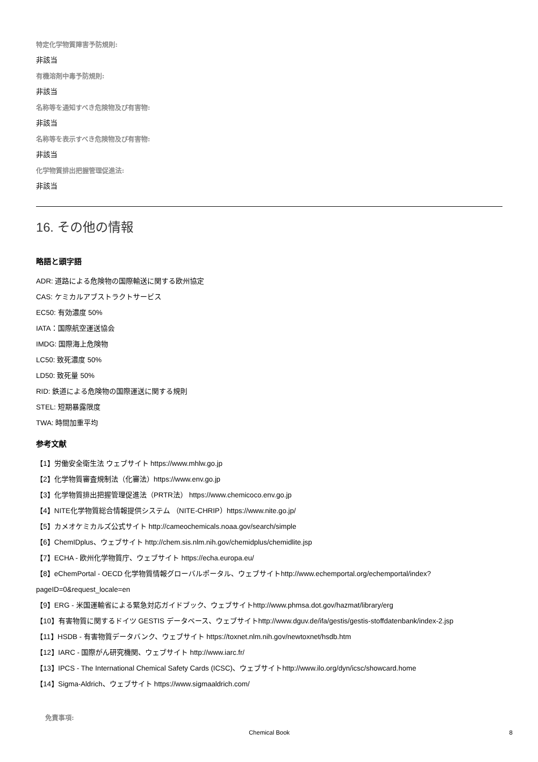特定化学物質障害予防規則:
非該当
有機溶剤中毒予防規則:
非該当
名称等を通知すべき危険物及び有害物:
非該当
名称等を表示すべき危険物及び有害物:
非該当
化学物質排出把握管理促進法:
非該当
16. その他の情報
略語と頭字語
ADR: 道路による危険物の国際輸送に関する欧州協定
CAS: ケミカルアブストラクトサービス
EC50: 有効濃度 50%
IATA：国際航空運送協会
IMDG: 国際海上危険物
LC50: 致死濃度 50%
LD50: 致死量 50%
RID: 鉄道による危険物の国際運送に関する規則
STEL: 短期暴露限度
TWA: 時間加重平均
参考文献
【1】労働安全衛生法 ウェブサイト https://www.mhlw.go.jp
【2】化学物質審査規制法（化審法）https://www.env.go.jp
【3】化学物質排出把握管理促進法（PRTR法） https://www.chemicoco.env.go.jp
【4】NITE化学物質総合情報提供システム （NITE-CHRIP）https://www.nite.go.jp/
【5】カメオケミカルズ公式サイト http://cameochemicals.noaa.gov/search/simple
【6】ChemIDplus、ウェブサイト http://chem.sis.nlm.nih.gov/chemidplus/chemidlite.jsp
【7】ECHA - 欧州化学物質庁、ウェブサイト https://echa.europa.eu/
【8】eChemPortal - OECD 化学物質情報グローバルポータル、ウェブサイトhttp://www.echemportal.org/echemportal/index?
pageID=0&request_locale=en
【9】ERG - 米国運輸省による緊急対応ガイドブック、ウェブサイトhttp://www.phmsa.dot.gov/hazmat/library/erg
【10】有害物質に関するドイツ GESTIS データベース、ウェブサイトhttp://www.dguv.de/ifa/gestis/gestis-stoffdatenbank/index-2.jsp
【11】HSDB - 有害物質データバンク、ウェブサイト https://toxnet.nlm.nih.gov/newtoxnet/hsdb.htm
【12】IARC - 国際がん研究機関、ウェブサイト http://www.iarc.fr/
【13】IPCS - The International Chemical Safety Cards (ICSC)、ウェブサイトhttp://www.ilo.org/dyn/icsc/showcard.home
【14】Sigma-Aldrich、ウェブサイト https://www.sigmaaldrich.com/
免責事項:
Chemical Book 8